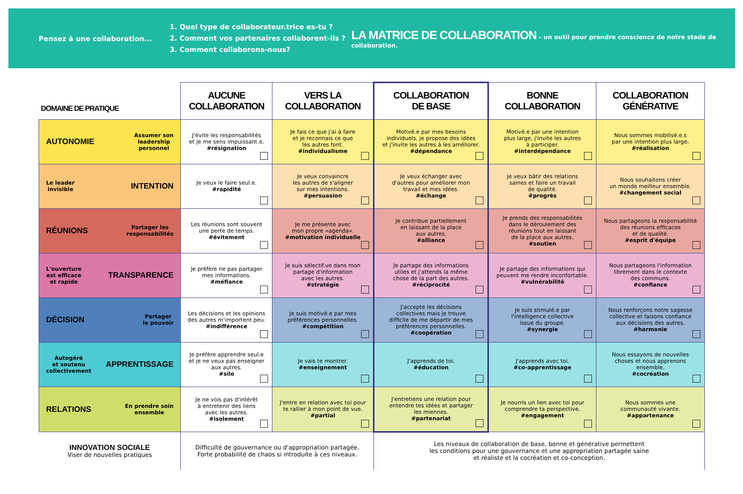Pensez à une collaboration...
1. Quel type de collaborateur.trice es-tu ?
2. Comment vos partenaires collaborent-ils ?
3. Comment collaborons-nous?
LA MATRICE DE COLLABORATION – un outil pour prendre conscience de notre stade de collaboration.
| DOMAINE DE PRATIQUE | AUCUNE COLLABORATION | VERS LA COLLABORATION | COLLABORATION DE BASE | BONNE COLLABORATION | COLLABORATION GÉNÉRATIVE |
| --- | --- | --- | --- | --- | --- |
| AUTONOMIE Assumer son leadership personnel | J'évite les responsabilités et je me sens impuissant.e. #résignation | Je fais ce que j'ai à faire et je reconnais ce que les autres font. #individualisme | Motivé.e par mes besoins individuels, je propose des idées et j'invite les autres à les améliorer. #dépendance | Motivé.e par une intention plus large, j'invite les autres à participer. #interdépendance | Nous sommes mobilisé.e.s par une intention plus large. #réalisation |
| Le leader invisible INTENTION | Je veux le faire seul.e. #rapidité | Je veux convaincre les autres de s'aligner sur mes intentions. #persuasion | Je veux échanger avec d'autres pour améliorer mon travail et mes idées. #échange | Je veux bâtir des relations saines et faire un travail de qualité. #progrès | Nous souhaitons créer un monde meilleur ensemble. #changement social |
| RÉUNIONS Partager les responsabilités | Les réunions sont souvent une perte de temps. #évitement | Je me présente avec mon propre «agenda». #motivation individuelle | Je contribue partiellement en laissant de la place aux autres. #alliance | Je prends des responsabilités dans le déroulement des réunions tout en laissant de la place aux autres. #soutien | Nous partageons la responsabilité des réunions efficaces et de qualité. #esprit d'équipe |
| L'ouverture est efficace et rapide TRANSPARENCE | Je préfère ne pas partager mes informations. #méfiance | Je suis sélectif.ve dans mon partage d'information avec les autres. #stratégie | Je partage des informations utiles et j'attends la même chose de la part des autres. #réciprocité | Je partage des informations qui peuvent me rendre inconfortable. #vulnérabilité | Nous partageons l'information librement dans le contexte des communs. #confiance |
| DÉCISION Partager le pouvoir | Les décisions et les opinions des autres m'importent peu. #indifférence | Je suis motivé.e par mes préférences personnelles. #compétition | J'accepte les décisions collectives mais je trouve difficile de me départir de mes préférences personnelles. #coopération | Je suis stimulé.e par l'intelligence collective issue du groupe. #synergie | Nous renforçons notre sagesse collective et faisons confiance aux décisions des autres. #harmonie |
| Autogéré et soutenu collectivement APPRENTISSAGE | Je préfère apprendre seul.e et je ne veux pas enseigner aux autres. #silo | Je vais te montrer. #enseignement | J'apprends de toi. #éducation | J'apprends avec toi. #co-apprentissage | Nous essayons de nouvelles choses et nous apprenons ensemble. #cocréation |
| RELATIONS En prendre soin ensemble | Je ne vois pas d'intérêt à entretenir des liens avec les autres. #isolement | J'entre en relation avec toi pour te rallier à mon point de vue. #partial | J'entretiens une relation pour entendre tes idées et partager les miennes. #partenariat | Je nourris un lien avec toi pour comprendre ta perspective. #engagement | Nous sommes une communauté vivante. #appartenance |
| INNOVATION SOCIALE Viser de nouvelles pratiques | Difficulté de gouvernance ou d'appropriation partagée. Forte probabilité de chaos si introduite à ces niveaux. | | Les niveaux de collaboration de base, bonne et générative permettent les conditions pour une gouvernance et une appropriation partagée saine et réaliste et la cocréation et co-conception. | | |